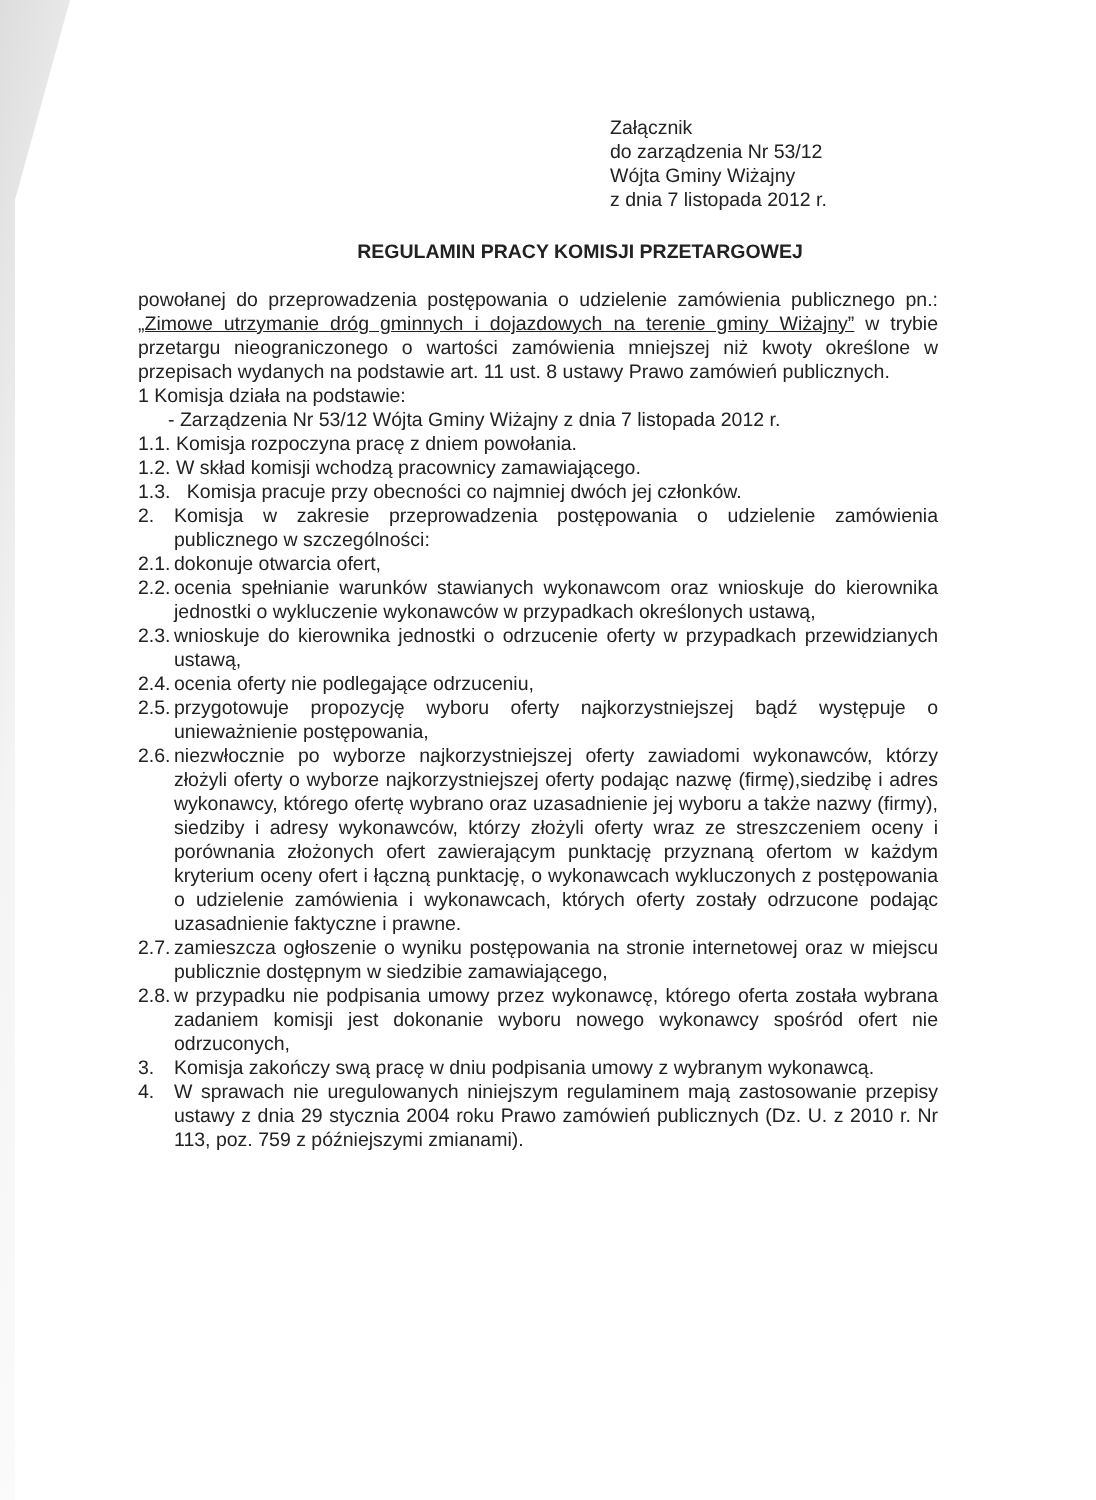Załącznik
do zarządzenia Nr 53/12
Wójta Gminy Wiżajny
z dnia 7 listopada 2012 r.
REGULAMIN PRACY KOMISJI PRZETARGOWEJ
powołanej do przeprowadzenia postępowania o udzielenie zamówienia publicznego pn.: „Zimowe utrzymanie dróg gminnych i dojazdowych na terenie gminy Wiżajny” w trybie przetargu nieograniczonego o wartości zamówienia mniejszej niż kwoty określone w przepisach wydanych na podstawie art. 11 ust. 8 ustawy Prawo zamówień publicznych.
1 Komisja działa na podstawie:
- Zarządzenia Nr 53/12 Wójta Gminy Wiżajny z dnia 7 listopada 2012 r.
1.1. Komisja rozpoczyna pracę z dniem powołania.
1.2. W skład komisji wchodzą pracownicy zamawiającego.
1.3. Komisja pracuje przy obecności co najmniej dwóch jej członków.
2. Komisja w zakresie przeprowadzenia postępowania o udzielenie zamówienia publicznego w szczególności:
2.1. dokonuje otwarcia ofert,
2.2. ocenia spełnianie warunków stawianych wykonawcom oraz wnioskuje do kierownika jednostki o wykluczenie wykonawców w przypadkach określonych ustawą,
2.3. wnioskuje do kierownika jednostki o odrzucenie oferty w przypadkach przewidzianych ustawą,
2.4. ocenia oferty nie podlegające odrzuceniu,
2.5. przygotowuje propozycję wyboru oferty najkorzystniejszej bądź występuje o unieważnienie postępowania,
2.6. niezwłocznie po wyborze najkorzystniejszej oferty zawiadomi wykonawców, którzy złożyli oferty o wyborze najkorzystniejszej oferty podając nazwę (firmę),siedzibę i adres wykonawcy, którego ofertę wybrano oraz uzasadnienie jej wyboru a także nazwy (firmy), siedziby i adresy wykonawców, którzy złożyli oferty wraz ze streszczeniem oceny i porównania złożonych ofert zawierającym punktację przyznaną ofertom w każdym kryterium oceny ofert i łączną punktację, o wykonawcach wykluczonych z postępowania o udzielenie zamówienia i wykonawcach, których oferty zostały odrzucone podając uzasadnienie faktyczne i prawne.
2.7. zamieszcza ogłoszenie o wyniku postępowania na stronie internetowej oraz w miejscu publicznie dostępnym w siedzibie zamawiającego,
2.8. w przypadku nie podpisania umowy przez wykonawcę, którego oferta została wybrana zadaniem komisji jest dokonanie wyboru nowego wykonawcy spośród ofert nie odrzuconych,
3. Komisja zakończy swą pracę w dniu podpisania umowy z wybranym wykonawcą.
4. W sprawach nie uregulowanych niniejszym regulaminem mają zastosowanie przepisy ustawy z dnia 29 stycznia 2004 roku Prawo zamówień publicznych (Dz. U. z 2010 r. Nr 113, poz. 759 z późniejszymi zmianami).